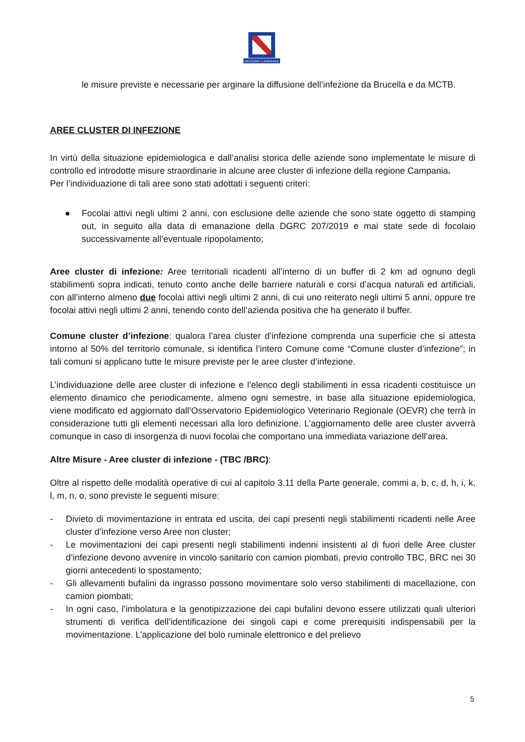REGIONE CAMPANIA
le misure previste e necessarie per arginare la diffusione dell’infezione da Brucella e da MCTB.
AREE CLUSTER DI INFEZIONE
In virtù della situazione epidemiologica e dall’analisi storica delle aziende sono implementate le misure di controllo ed introdotte misure straordinarie in alcune aree cluster di infezione della regione Campania.
Per l’individuazione di tali aree sono stati adottati i seguenti criteri:
● Focolai attivi negli ultimi 2 anni, con esclusione delle aziende che sono state oggetto di stamping out, in seguito alla data di emanazione della DGRC 207/2019 e mai state sede di focolaio successivamente all’eventuale ripopolamento;
Aree cluster di infezione: Aree territoriali ricadenti all’interno di un buffer di 2 km ad ognuno degli stabilimenti sopra indicati, tenuto conto anche delle barriere naturali e corsi d’acqua naturali ed artificiali, con all’interno almeno due focolai attivi negli ultimi 2 anni, di cui uno reiterato negli ultimi 5 anni, oppure tre focolai attivi negli ultimi 2 anni, tenendo conto dell’azienda positiva che ha generato il buffer.
Comune cluster d’infezione: qualora l’area cluster d’infezione comprenda una superficie che si attesta intorno al 50% del territorio comunale, si identifica l’intero Comune come “Comune cluster d’infezione”; in tali comuni si applicano tutte le misure previste per le aree cluster d’infezione.
L’individuazione delle aree cluster di infezione e l’elenco degli stabilimenti in essa ricadenti costituisce un elemento dinamico che periodicamente, almeno ogni semestre, in base alla situazione epidemiologica, viene modificato ed aggiornato dall’Osservatorio Epidemiologico Veterinario Regionale (OEVR) che terrà in considerazione tutti gli elementi necessari alla loro definizione. L’aggiornamento delle aree cluster avverrà comunque in caso di insorgenza di nuovi focolai che comportano una immediata variazione dell’area.
Altre Misure - Aree cluster di infezione - (TBC /BRC):
Oltre al rispetto delle modalità operative di cui al capitolo 3.11 della Parte generale, commi a, b, c, d, h, i, k, l, m, n, o, sono previste le seguenti misure:
- Divieto di movimentazione in entrata ed uscita, dei capi presenti negli stabilimenti ricadenti nelle Aree cluster d’infezione verso Aree non cluster;
- Le movimentazioni dei capi presenti negli stabilimenti indenni insistenti al di fuori delle Aree cluster d’infezione devono avvenire in vincolo sanitario con camion piombati, previo controllo TBC, BRC nei 30 giorni antecedenti lo spostamento;
- Gli allevamenti bufalini da ingrasso possono movimentare solo verso stabilimenti di macellazione, con camion piombati;
- In ogni caso, l’imbolatura e la genotipizzazione dei capi bufalini devono essere utilizzati quali ulteriori strumenti di verifica dell’identificazione dei singoli capi e come prerequisiti indispensabili per la movimentazione. L’applicazione del bolo ruminale elettronico e del prelievo
5